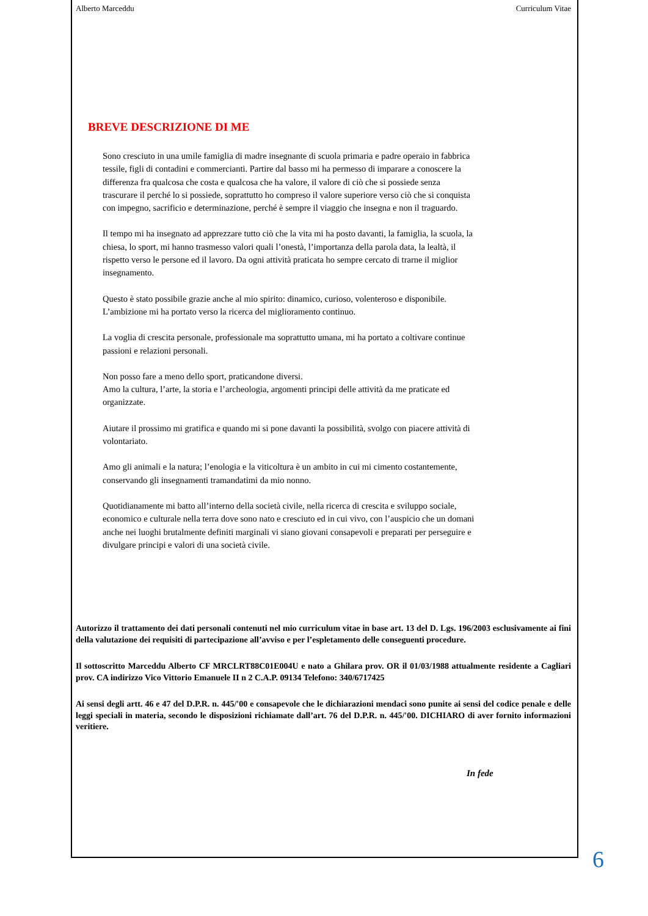Alberto Marceddu Curriculum Vitae
BREVE DESCRIZIONE DI ME
Sono cresciuto in una umile famiglia di madre insegnante di scuola primaria e padre operaio in fabbrica tessile, figli di contadini e commercianti. Partire dal basso mi ha permesso di imparare a conoscere la differenza fra qualcosa che costa e qualcosa che ha valore, il valore di ciò che si possiede senza trascurare il perché lo si possiede, soprattutto ho compreso il valore superiore verso ciò che si conquista con impegno, sacrificio e determinazione, perché è sempre il viaggio che insegna e non il traguardo.
Il tempo mi ha insegnato ad apprezzare tutto ciò che la vita mi ha posto davanti, la famiglia, la scuola, la chiesa, lo sport, mi hanno trasmesso valori quali l’onestà, l’importanza della parola data, la lealtà, il rispetto verso le persone ed il lavoro. Da ogni attività praticata ho sempre cercato di trarne il miglior insegnamento.
Questo è stato possibile grazie anche al mio spirito: dinamico, curioso, volenteroso e disponibile. L’ambizione mi ha portato verso la ricerca del miglioramento continuo.
La voglia di crescita personale, professionale ma soprattutto umana, mi ha portato a coltivare continue passioni e relazioni personali.
Non posso fare a meno dello sport, praticandone diversi.
Amo la cultura, l’arte, la storia e l’archeologia, argomenti principi delle attività da me praticate ed organizzate.
Aiutare il prossimo mi gratifica e quando mi si pone davanti la possibilità, svolgo con piacere attività di volontariato.
Amo gli animali e la natura; l’enologia e la viticoltura è un ambito in cui mi cimento costantemente, conservando gli insegnamenti tramandatimi da mio nonno.
Quotidianamente mi batto all’interno della società civile, nella ricerca di crescita e sviluppo sociale, economico e culturale nella terra dove sono nato e cresciuto ed in cui vivo, con l’auspicio che un domani anche nei luoghi brutalmente definiti marginali vi siano giovani consapevoli e preparati per perseguire e divulgare principi e valori di una società civile.
Autorizzo il trattamento dei dati personali contenuti nel mio curriculum vitae in base art. 13 del D. Lgs. 196/2003 esclusivamente ai fini della valutazione dei requisiti di partecipazione all’avviso e per l’espletamento delle conseguenti procedure.
Il sottoscritto Marceddu Alberto CF MRCLRT88C01E004U e nato a Ghilara prov. OR il 01/03/1988 attualmente residente a Cagliari prov. CA indirizzo Vico Vittorio Emanuele II n 2 C.A.P. 09134 Telefono: 340/6717425
Ai sensi degli artt. 46 e 47 del D.P.R. n. 445/'00 e consapevole che le dichiarazioni mendaci sono punite ai sensi del codice penale e delle leggi speciali in materia, secondo le disposizioni richiamate dall’art. 76 del D.P.R. n. 445/'00. DICHIARO di aver fornito informazioni veritiere.
In fede
6